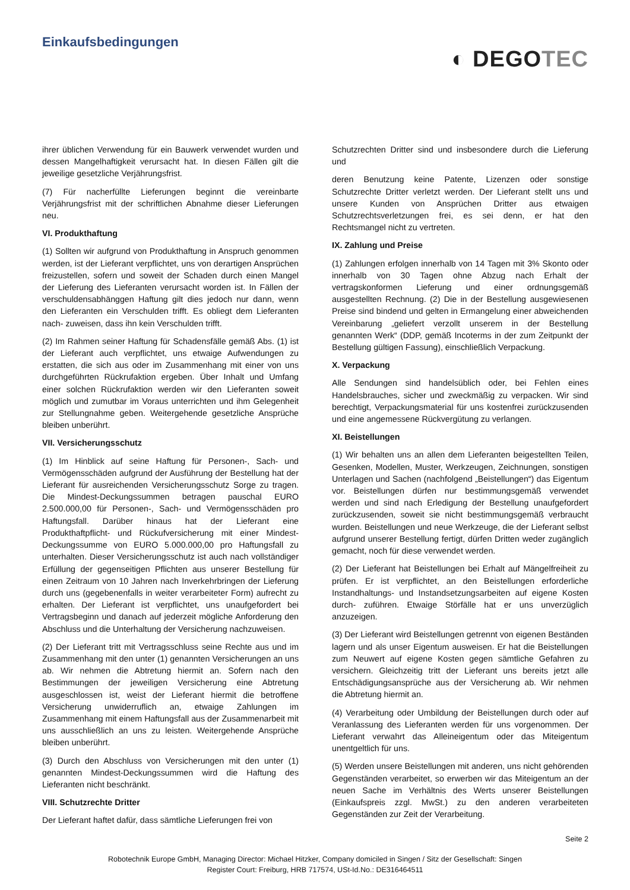Einkaufsbedingungen
◐ DEGOTEC
ihrer üblichen Verwendung für ein Bauwerk verwendet wurden und dessen Mangelhaftigkeit verursacht hat. In diesen Fällen gilt die jeweilige gesetzliche Verjährungsfrist.
(7) Für nacherfüllte Lieferungen beginnt die vereinbarte Verjährungsfrist mit der schriftlichen Abnahme dieser Lieferungen neu.
VI. Produkthaftung
(1) Sollten wir aufgrund von Produkthaftung in Anspruch genommen werden, ist der Lieferant verpflichtet, uns von derartigen Ansprüchen freizustellen, sofern und soweit der Schaden durch einen Mangel der Lieferung des Lieferanten verursacht worden ist. In Fällen der verschuldensabhänggen Haftung gilt dies jedoch nur dann, wenn den Lieferanten ein Verschulden trifft. Es obliegt dem Lieferanten nach- zuweisen, dass ihn kein Verschulden trifft.
(2) Im Rahmen seiner Haftung für Schadensfälle gemäß Abs. (1) ist der Lieferant auch verpflichtet, uns etwaige Aufwendungen zu erstatten, die sich aus oder im Zusammenhang mit einer von uns durchgeführten Rückrufaktion ergeben. Über Inhalt und Umfang einer solchen Rückrufaktion werden wir den Lieferanten soweit möglich und zumutbar im Voraus unterrichten und ihm Gelegenheit zur Stellungnahme geben. Weitergehende gesetzliche Ansprüche bleiben unberührt.
VII. Versicherungsschutz
(1) Im Hinblick auf seine Haftung für Personen-, Sach- und Vermögensschäden aufgrund der Ausführung der Bestellung hat der Lieferant für ausreichenden Versicherungsschutz Sorge zu tragen. Die Mindest-Deckungssummen betragen pauschal EURO 2.500.000,00 für Personen-, Sach- und Vermögensschäden pro Haftungsfall. Darüber hinaus hat der Lieferant eine Produkthaftpflicht- und Rückufversicherung mit einer Mindest-Deckungssumme von EURO 5.000.000,00 pro Haftungsfall zu unterhalten. Dieser Versicherungsschutz ist auch nach vollständiger Erfüllung der gegenseitigen Pflichten aus unserer Bestellung für einen Zeitraum von 10 Jahren nach Inverkehrbringen der Lieferung durch uns (gegebenenfalls in weiter verarbeiteter Form) aufrecht zu erhalten. Der Lieferant ist verpflichtet, uns unaufgefordert bei Vertragsbeginn und danach auf jederzeit mögliche Anforderung den Abschluss und die Unterhaltung der Versicherung nachzuweisen.
(2) Der Lieferant tritt mit Vertragsschluss seine Rechte aus und im Zusammenhang mit den unter (1) genannten Versicherungen an uns ab. Wir nehmen die Abtretung hiermit an. Sofern nach den Bestimmungen der jeweiligen Versicherung eine Abtretung ausgeschlossen ist, weist der Lieferant hiermit die betroffene Versicherung unwiderruflich an, etwaige Zahlungen im Zusammenhang mit einem Haftungsfall aus der Zusammenarbeit mit uns ausschließlich an uns zu leisten. Weitergehende Ansprüche bleiben unberührt.
(3) Durch den Abschluss von Versicherungen mit den unter (1) genannten Mindest-Deckungssummen wird die Haftung des Lieferanten nicht beschränkt.
VIII. Schutzrechte Dritter
Der Lieferant haftet dafür, dass sämtliche Lieferungen frei von
Schutzrechten Dritter sind und insbesondere durch die Lieferung und
deren Benutzung keine Patente, Lizenzen oder sonstige Schutzrechte Dritter verletzt werden. Der Lieferant stellt uns und unsere Kunden von Ansprüchen Dritter aus etwaigen Schutzrechtsverletzungen frei, es sei denn, er hat den Rechtsmangel nicht zu vertreten.
IX. Zahlung und Preise
(1) Zahlungen erfolgen innerhalb von 14 Tagen mit 3% Skonto oder innerhalb von 30 Tagen ohne Abzug nach Erhalt der vertragskonformen Lieferung und einer ordnungsgemäß ausgestellten Rechnung. (2) Die in der Bestellung ausgewiesenen Preise sind bindend und gelten in Ermangelung einer abweichenden Vereinbarung „geliefert verzollt unserem in der Bestellung genannten Werk“ (DDP, gemäß Incoterms in der zum Zeitpunkt der Bestellung gültigen Fassung), einschließlich Verpackung.
X. Verpackung
Alle Sendungen sind handelsüblich oder, bei Fehlen eines Handelsbrauches, sicher und zweckmäßig zu verpacken. Wir sind berechtigt, Verpackungsmaterial für uns kostenfrei zurückzusenden und eine angemessene Rückvergütung zu verlangen.
XI. Beistellungen
(1) Wir behalten uns an allen dem Lieferanten beigestellten Teilen, Gesenken, Modellen, Muster, Werkzeugen, Zeichnungen, sonstigen Unterlagen und Sachen (nachfolgend „Beistellungen“) das Eigentum vor. Beistellungen dürfen nur bestimmungsgemäß verwendet werden und sind nach Erledigung der Bestellung unaufgefordert zurückzusenden, soweit sie nicht bestimmungsgemäß verbraucht wurden. Beistellungen und neue Werkzeuge, die der Lieferant selbst aufgrund unserer Bestellung fertigt, dürfen Dritten weder zugänglich gemacht, noch für diese verwendet werden.
(2) Der Lieferant hat Beistellungen bei Erhalt auf Mängelfreiheit zu prüfen. Er ist verpflichtet, an den Beistellungen erforderliche Instandhaltungs- und Instandsetzungsarbeiten auf eigene Kosten durch- zuführen. Etwaige Störfälle hat er uns unverzüglich anzuzeigen.
(3) Der Lieferant wird Beistellungen getrennt von eigenen Beständen lagern und als unser Eigentum ausweisen. Er hat die Beistellungen zum Neuwert auf eigene Kosten gegen sämtliche Gefahren zu versichern. Gleichzeitig tritt der Lieferant uns bereits jetzt alle Entschädigungsansprüche aus der Versicherung ab. Wir nehmen die Abtretung hiermit an.
(4) Verarbeitung oder Umbildung der Beistellungen durch oder auf Veranlassung des Lieferanten werden für uns vorgenommen. Der Lieferant verwahrt das Alleineigentum oder das Miteigentum unentgeltlich für uns.
(5) Werden unsere Beistellungen mit anderen, uns nicht gehörenden Gegenständen verarbeitet, so erwerben wir das Miteigentum an der neuen Sache im Verhältnis des Werts unserer Beistellungen (Einkaufspreis zzgl. MwSt.) zu den anderen verarbeiteten Gegenständen zur Zeit der Verarbeitung.
Seite 2
Robotechnik Europe GmbH, Managing Director: Michael Hitzker, Company domiciled in Singen / Sitz der Gesellschaft: Singen
Register Court: Freiburg, HRB 717574, USt-Id.No.: DE316464511